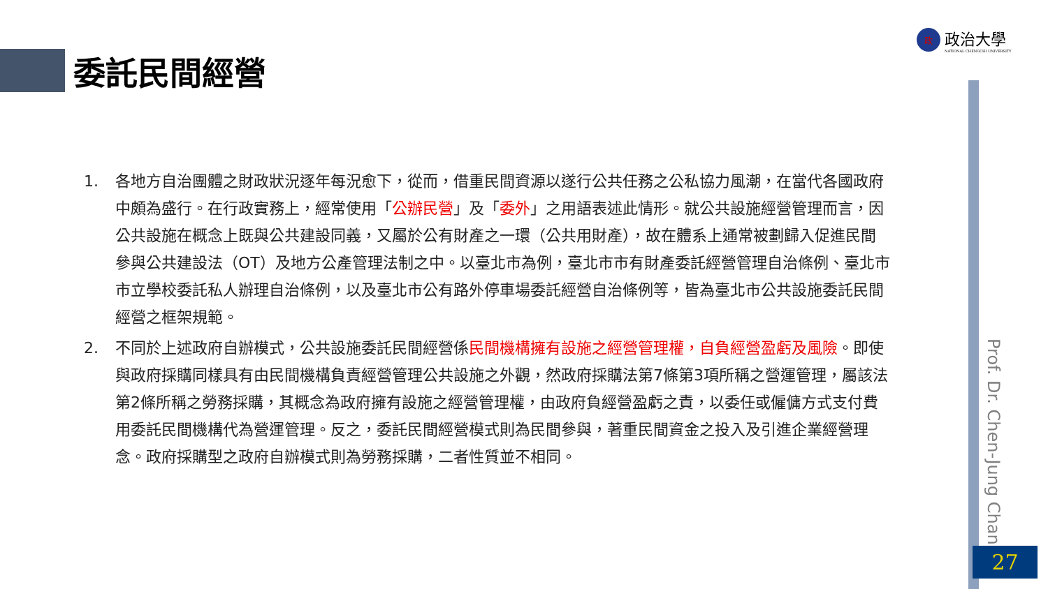委託民間經營
政
政治大學
NATIONAL CHENGCHI UNIVERSITY
Prof. Dr. Chen-Jung Chan
27
1. 各地方自治團體之財政狀況逐年每況愈下，從而，借重民間資源以遂行公共任務之公私協力風潮，在當代各國政府中頗為盛行。在行政實務上，經常使用「公辦民營」及「委外」之用語表述此情形。就公共設施經營管理而言，因公共設施在概念上既與公共建設同義，又屬於公有財產之一環（公共用財產），故在體系上通常被劃歸入促進民間參與公共建設法（OT）及地方公產管理法制之中。以臺北市為例，臺北市市有財產委託經營管理自治條例、臺北市市立學校委託私人辦理自治條例，以及臺北市公有路外停車場委託經營自治條例等，皆為臺北市公共設施委託民間經營之框架規範。
2. 不同於上述政府自辦模式，公共設施委託民間經營係民間機構擁有設施之經營管理權，自負經營盈虧及風險。即使與政府採購同樣具有由民間機構負責經營管理公共設施之外觀，然政府採購法第7條第3項所稱之營運管理，屬該法第2條所稱之勞務採購，其概念為政府擁有設施之經營管理權，由政府負經營盈虧之責，以委任或僱傭方式支付費用委託民間機構代為營運管理。反之，委託民間經營模式則為民間參與，著重民間資金之投入及引進企業經營理念。政府採購型之政府自辦模式則為勞務採購，二者性質並不相同。